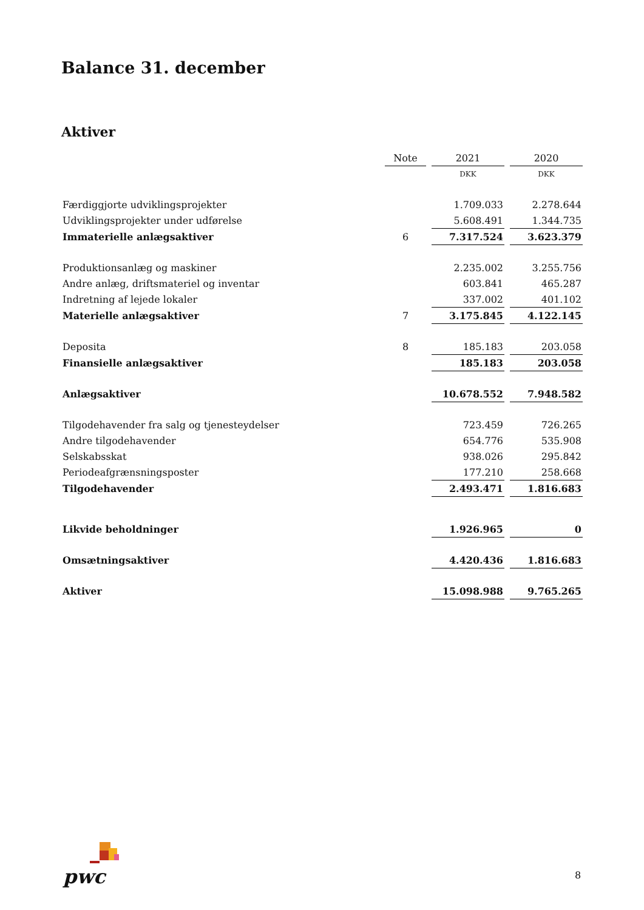Balance 31. december
Aktiver
| | Note | 2021 | 2020 |
| | | DKK | DKK |
| Færdiggjorte udviklingsprojekter | | 1.709.033 | 2.278.644 |
| Udviklingsprojekter under udførelse | | 5.608.491 | 1.344.735 |
| Immaterielle anlægsaktiver | 6 | 7.317.524 | 3.623.379 |
| Produktionsanlæg og maskiner | | 2.235.002 | 3.255.756 |
| Andre anlæg, driftsmateriel og inventar | | 603.841 | 465.287 |
| Indretning af lejede lokaler | | 337.002 | 401.102 |
| Materielle anlægsaktiver | 7 | 3.175.845 | 4.122.145 |
| Deposita | 8 | 185.183 | 203.058 |
| Finansielle anlægsaktiver | | 185.183 | 203.058 |
| Anlægsaktiver | | 10.678.552 | 7.948.582 |
| Tilgodehavender fra salg og tjenesteydelser | | 723.459 | 726.265 |
| Andre tilgodehavender | | 654.776 | 535.908 |
| Selskabsskat | | 938.026 | 295.842 |
| Periodeafgrænsningsposter | | 177.210 | 258.668 |
| Tilgodehavender | | 2.493.471 | 1.816.683 |
| Likvide beholdninger | | 1.926.965 | 0 |
| Omsætningsaktiver | | 4.420.436 | 1.816.683 |
| Aktiver | | 15.098.988 | 9.765.265 |
pwc
8